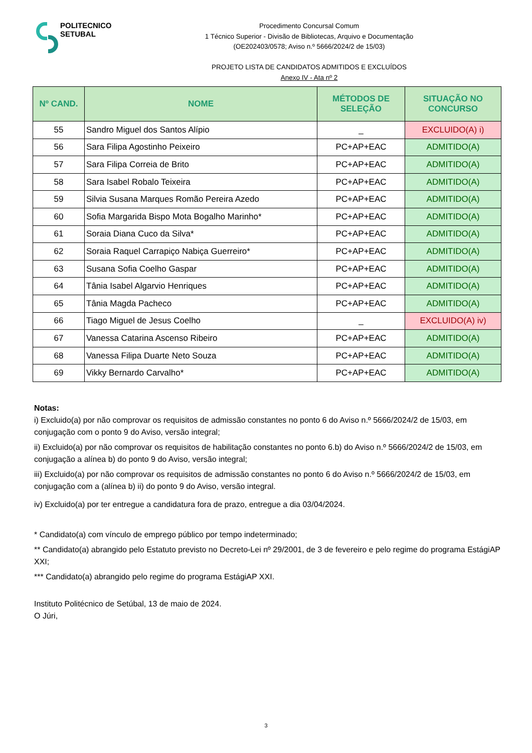POLITECNICO
SETUBAL
Procedimento Concursal Comum
1 Técnico Superior - Divisão de Bibliotecas, Arquivo e Documentação
(OE202403/0578; Aviso n.º 5666/2024/2 de 15/03)
PROJETO LISTA DE CANDIDATOS ADMITIDOS E EXCLUÍDOS
Anexo IV - Ata nº 2
| Nº CAND. | NOME | MÉTODOS DE SELEÇÃO | SITUAÇÃO NO CONCURSO |
| --- | --- | --- | --- |
| 55 | Sandro Miguel dos Santos Alípio | _ | EXCLUIDO(A) i) |
| 56 | Sara Filipa Agostinho Peixeiro | PC+AP+EAC | ADMITIDO(A) |
| 57 | Sara Filipa Correia de Brito | PC+AP+EAC | ADMITIDO(A) |
| 58 | Sara Isabel Robalo Teixeira | PC+AP+EAC | ADMITIDO(A) |
| 59 | Silvia Susana Marques Romão Pereira Azedo | PC+AP+EAC | ADMITIDO(A) |
| 60 | Sofia Margarida Bispo Mota Bogalho Marinho* | PC+AP+EAC | ADMITIDO(A) |
| 61 | Soraia Diana Cuco da Silva* | PC+AP+EAC | ADMITIDO(A) |
| 62 | Soraia Raquel Carrapiço Nabiça Guerreiro* | PC+AP+EAC | ADMITIDO(A) |
| 63 | Susana Sofia Coelho Gaspar | PC+AP+EAC | ADMITIDO(A) |
| 64 | Tânia Isabel Algarvio Henriques | PC+AP+EAC | ADMITIDO(A) |
| 65 | Tânia Magda Pacheco | PC+AP+EAC | ADMITIDO(A) |
| 66 | Tiago Miguel de Jesus Coelho | _ | EXCLUIDO(A) iv) |
| 67 | Vanessa Catarina Ascenso Ribeiro | PC+AP+EAC | ADMITIDO(A) |
| 68 | Vanessa Filipa Duarte Neto Souza | PC+AP+EAC | ADMITIDO(A) |
| 69 | Vikky Bernardo Carvalho* | PC+AP+EAC | ADMITIDO(A) |
Notas:
i) Excluido(a) por não comprovar os requisitos de admissão constantes no ponto 6 do Aviso n.º 5666/2024/2 de 15/03, em conjugação com o ponto 9 do Aviso, versão integral;
ii) Excluido(a) por não comprovar os requisitos de habilitação constantes no ponto 6.b) do Aviso n.º 5666/2024/2 de 15/03, em conjugação a alínea b) do ponto 9 do Aviso, versão integral;
iii) Excluido(a) por não comprovar os requisitos de admissão constantes no ponto 6 do Aviso n.º 5666/2024/2 de 15/03, em conjugação com a (alínea b) ii) do ponto 9 do Aviso, versão integral.
iv) Excluido(a) por ter entregue a candidatura fora de prazo, entregue a dia 03/04/2024.
* Candidato(a) com vínculo de emprego público por tempo indeterminado;
** Candidato(a) abrangido pelo Estatuto previsto no Decreto-Lei nº 29/2001, de 3 de fevereiro e pelo regime do programa EstágiAP XXI;
*** Candidato(a) abrangido pelo regime do programa EstágiAP XXI.
Instituto Politécnico de Setúbal, 13 de maio de 2024.
O Júri,
3